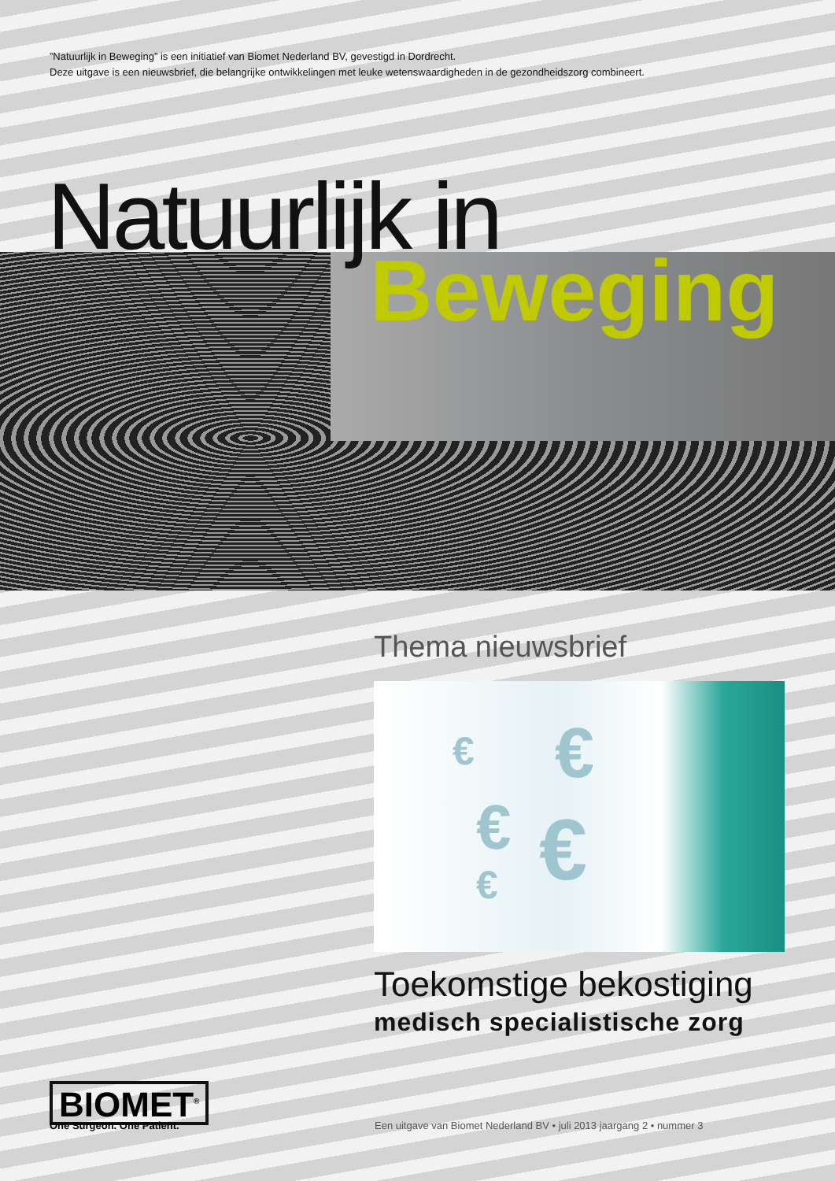”Natuurlijk in Beweging” is een initiatief van Biomet Nederland BV, gevestigd in Dordrecht.
Deze uitgave is een nieuwsbrief, die belangrijke ontwikkelingen met leuke wetenswaardigheden in de gezondheidszorg combineert.
Natuurlijk in
Beweging
Thema nieuwsbrief
€ €
€ € €
Toekomstige bekostiging
medisch specialistische zorg
BIOMET<sup>®</sup>
One Surgeon. One Patient.
Een uitgave van Biomet Nederland BV • juli 2013 jaargang 2 • nummer 3